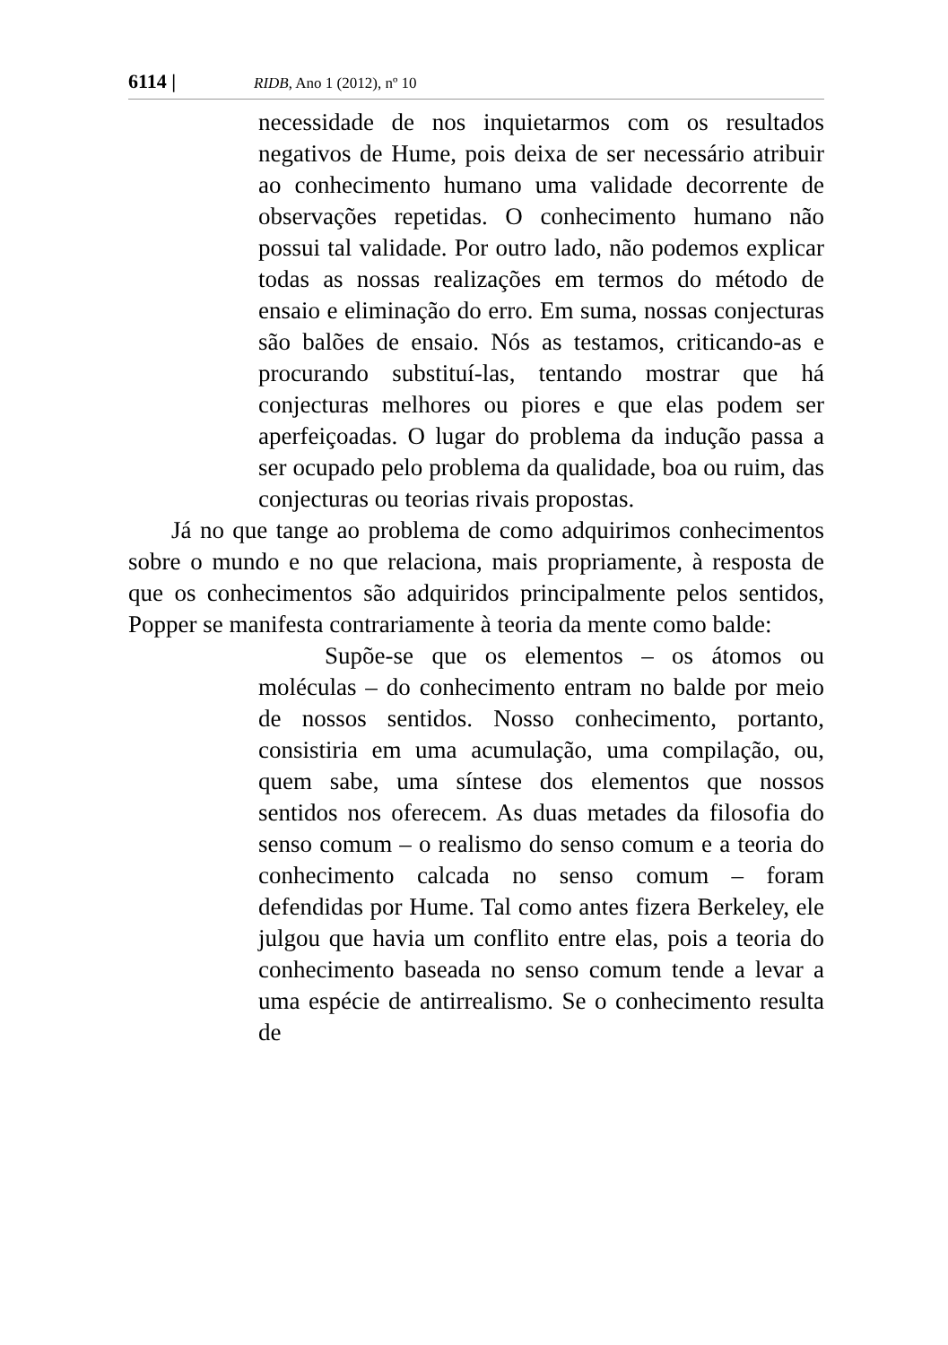6114 | RIDB, Ano 1 (2012), nº 10
necessidade de nos inquietarmos com os resultados negativos de Hume, pois deixa de ser necessário atribuir ao conhecimento humano uma validade decorrente de observações repetidas. O conhecimento humano não possui tal validade. Por outro lado, não podemos explicar todas as nossas realizações em termos do método de ensaio e eliminação do erro. Em suma, nossas conjecturas são balões de ensaio. Nós as testamos, criticando-as e procurando substituí-las, tentando mostrar que há conjecturas melhores ou piores e que elas podem ser aperfeiçoadas. O lugar do problema da indução passa a ser ocupado pelo problema da qualidade, boa ou ruim, das conjecturas ou teorias rivais propostas.
Já no que tange ao problema de como adquirimos conhecimentos sobre o mundo e no que relaciona, mais propriamente, à resposta de que os conhecimentos são adquiridos principalmente pelos sentidos, Popper se manifesta contrariamente à teoria da mente como balde:
Supõe-se que os elementos – os átomos ou moléculas – do conhecimento entram no balde por meio de nossos sentidos. Nosso conhecimento, portanto, consistiria em uma acumulação, uma compilação, ou, quem sabe, uma síntese dos elementos que nossos sentidos nos oferecem. As duas metades da filosofia do senso comum – o realismo do senso comum e a teoria do conhecimento calcada no senso comum – foram defendidas por Hume. Tal como antes fizera Berkeley, ele julgou que havia um conflito entre elas, pois a teoria do conhecimento baseada no senso comum tende a levar a uma espécie de antirrealismo. Se o conhecimento resulta de